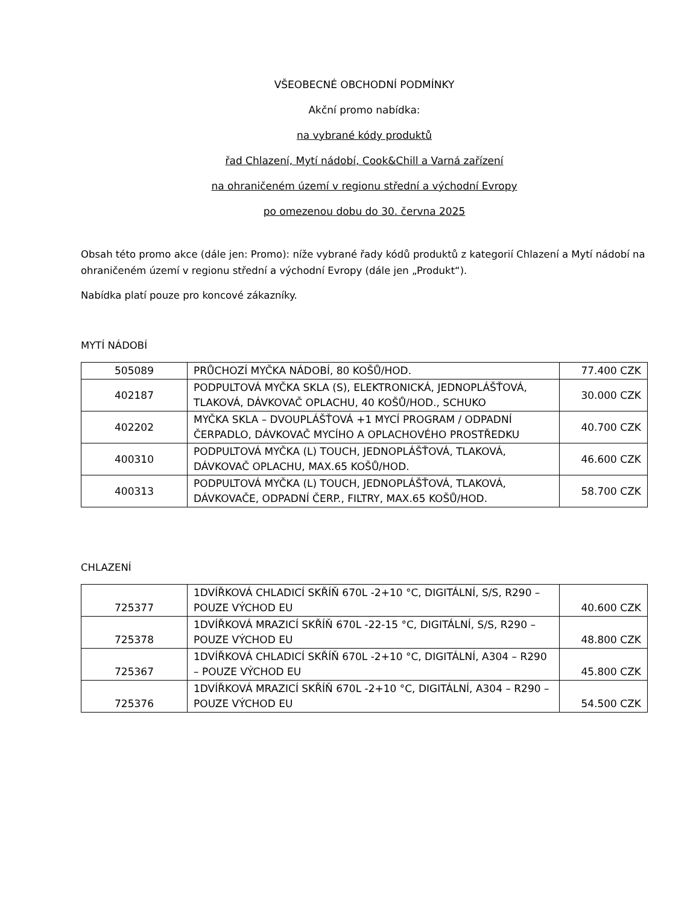VŠEOBECNÉ OBCHODNÍ PODMÍNKY
Akční promo nabídka:
na vybrané kódy produktů
řad Chlazení, Mytí nádobí, Cook&Chill a Varná zařízení
na ohraničeném území v regionu střední a východní Evropy
po omezenou dobu do 30. června 2025
Obsah této promo akce (dále jen: Promo): níže vybrané řady kódů produktů z kategorií Chlazení a Mytí nádobí na ohraničeném území v regionu střední a východní Evropy (dále jen „Produkt“).
Nabídka platí pouze pro koncové zákazníky.
MYTÍ NÁDOBÍ
| 505089 | PRŮCHOZÍ MYČKA NÁDOBÍ, 80 KOŠŮ/HOD. | 77.400 CZK |
| 402187 | PODPULTOVÁ MYČKA SKLA (S), ELEKTRONICKÁ, JEDNOPLÁŠŤOVÁ, TLAKOVÁ, DÁVKOVAČ OPLACHU, 40 KOŠŮ/HOD., SCHUKO | 30.000 CZK |
| 402202 | MYČKA SKLA – DVOUPLÁŠŤOVÁ +1 MYCÍ PROGRAM / ODPADNÍ ČERPADLO, DÁVKOVAČ MYCÍHO A OPLACHOVÉHO PROSTŘEDKU | 40.700 CZK |
| 400310 | PODPULTOVÁ MYČKA (L) TOUCH, JEDNOPLÁŠŤOVÁ, TLAKOVÁ, DÁVKOVAČ OPLACHU, MAX.65 KOŠŮ/HOD. | 46.600 CZK |
| 400313 | PODPULTOVÁ MYČKA (L) TOUCH, JEDNOPLÁŠŤOVÁ, TLAKOVÁ, DÁVKOVAČE, ODPADNÍ ČERP., FILTRY, MAX.65 KOŠŮ/HOD. | 58.700 CZK |
CHLAZENÍ
| 725377 | 1DVÍŘKOVÁ CHLADICÍ SKŘÍŇ 670L -2+10 °C, DIGITÁLNÍ, S/S, R290 – POUZE VÝCHOD EU | 40.600 CZK |
| 725378 | 1DVÍŘKOVÁ MRAZICÍ SKŘÍŇ 670L -22-15 °C, DIGITÁLNÍ, S/S, R290 – POUZE VÝCHOD EU | 48.800 CZK |
| 725367 | 1DVÍŘKOVÁ CHLADICÍ SKŘÍŇ 670L -2+10 °C, DIGITÁLNÍ, A304 – R290 – POUZE VÝCHOD EU | 45.800 CZK |
| 725376 | 1DVÍŘKOVÁ MRAZICÍ SKŘÍŇ 670L -2+10 °C, DIGITÁLNÍ, A304 – R290 – POUZE VÝCHOD EU | 54.500 CZK |